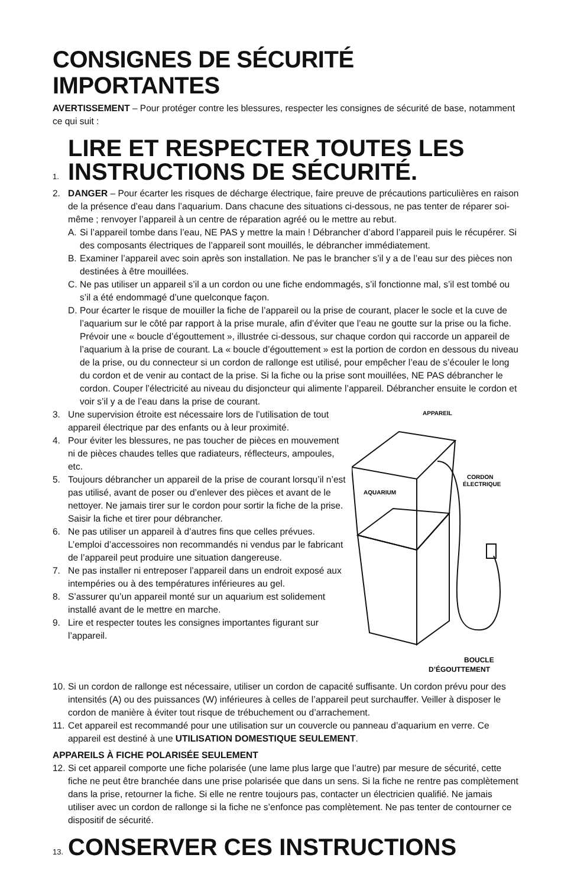CONSIGNES DE SÉCURITÉ IMPORTANTES
AVERTISSEMENT – Pour protéger contre les blessures, respecter les consignes de sécurité de base, notamment ce qui suit :
1.
LIRE ET RESPECTER TOUTES LES
INSTRUCTIONS DE SÉCURITÉ.
2. DANGER – Pour écarter les risques de décharge électrique, faire preuve de précautions particulières en raison de la présence d’eau dans l’aquarium. Dans chacune des situations ci-dessous, ne pas tenter de réparer soi-même ; renvoyer l’appareil à un centre de réparation agréé ou le mettre au rebut.
A. Si l’appareil tombe dans l’eau, NE PAS y mettre la main ! Débrancher d’abord l’appareil puis le récupérer. Si des composants électriques de l’appareil sont mouillés, le débrancher immédiatement.
B. Examiner l’appareil avec soin après son installation. Ne pas le brancher s’il y a de l’eau sur des pièces non destinées à être mouillées.
C. Ne pas utiliser un appareil s’il a un cordon ou une fiche endommagés, s’il fonctionne mal, s’il est tombé ou s’il a été endommagé d’une quelconque façon.
D. Pour écarter le risque de mouiller la fiche de l’appareil ou la prise de courant, placer le socle et la cuve de l’aquarium sur le côté par rapport à la prise murale, afin d’éviter que l’eau ne goutte sur la prise ou la fiche. Prévoir une « boucle d’égouttement », illustrée ci-dessous, sur chaque cordon qui raccorde un appareil de l’aquarium à la prise de courant. La « boucle d’égouttement » est la portion de cordon en dessous du niveau de la prise, ou du connecteur si un cordon de rallonge est utilisé, pour empêcher l’eau de s’écouler le long du cordon et de venir au contact de la prise. Si la fiche ou la prise sont mouillées, NE PAS débrancher le cordon. Couper l’électricité au niveau du disjoncteur qui alimente l’appareil. Débrancher ensuite le cordon et voir s’il y a de l’eau dans la prise de courant.
APPAREIL
AQUARIUM
CORDON
ÉLECTRIQUE
BOUCLE
D’ÉGOUTTEMENT
3. Une supervision étroite est nécessaire lors de l’utilisation de tout appareil électrique par des enfants ou à leur proximité.
4. Pour éviter les blessures, ne pas toucher de pièces en mouvement ni de pièces chaudes telles que radiateurs, réflecteurs, ampoules, etc.
5. Toujours débrancher un appareil de la prise de courant lorsqu’il n’est pas utilisé, avant de poser ou d’enlever des pièces et avant de le nettoyer. Ne jamais tirer sur le cordon pour sortir la fiche de la prise. Saisir la fiche et tirer pour débrancher.
6. Ne pas utiliser un appareil à d’autres fins que celles prévues. L’emploi d’accessoires non recommandés ni vendus par le fabricant de l’appareil peut produire une situation dangereuse.
7. Ne pas installer ni entreposer l’appareil dans un endroit exposé aux intempéries ou à des températures inférieures au gel.
8. S’assurer qu’un appareil monté sur un aquarium est solidement installé avant de le mettre en marche.
9. Lire et respecter toutes les consignes importantes figurant sur l’appareil.
10.
Si un cordon de rallonge est nécessaire, utiliser un cordon de capacité suffisante. Un cordon prévu pour des intensités (A) ou des puissances (W) inférieures à celles de l’appareil peut surchauffer. Veiller à disposer le cordon de manière à éviter tout risque de trébuchement ou d’arrachement.
11.
Cet appareil est recommandé pour une utilisation sur un couvercle ou panneau d’aquarium en verre. Ce appareil est destiné à une UTILISATION DOMESTIQUE SEULEMENT.
APPAREILS À FICHE POLARISÉE SEULEMENT
12.
Si cet appareil comporte une fiche polarisée (une lame plus large que l’autre) par mesure de sécurité, cette fiche ne peut être branchée dans une prise polarisée que dans un sens. Si la fiche ne rentre pas complètement dans la prise, retourner la fiche. Si elle ne rentre toujours pas, contacter un électricien qualifié. Ne jamais utiliser avec un cordon de rallonge si la fiche ne s’enfonce pas complètement. Ne pas tenter de contourner ce dispositif de sécurité.
13.
CONSERVER CES INSTRUCTIONS